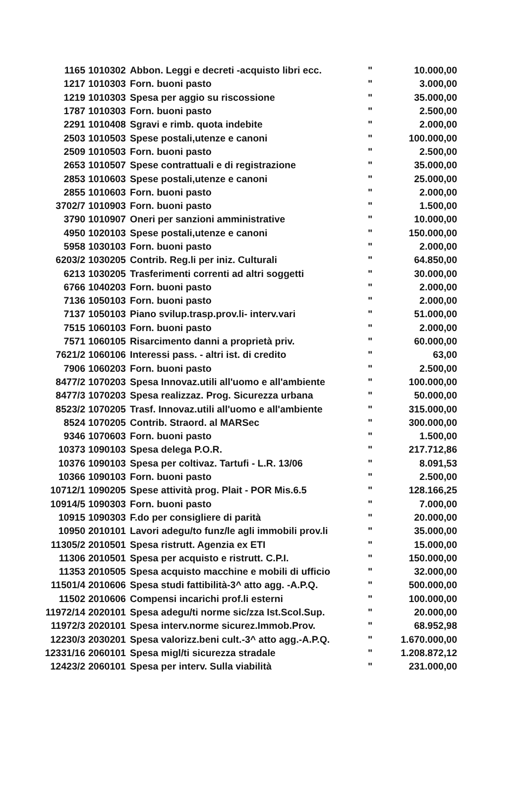| 1165 | 1010302 | Abbon. Leggi e decreti -acquisto libri ecc. | " | 10.000,00 |
| 1217 | 1010303 | Forn. buoni pasto | " | 3.000,00 |
| 1219 | 1010303 | Spesa per aggio su riscossione | " | 35.000,00 |
| 1787 | 1010303 | Forn. buoni pasto | " | 2.500,00 |
| 2291 | 1010408 | Sgravi e rimb. quota indebite | " | 2.000,00 |
| 2503 | 1010503 | Spese postali,utenze e canoni | " | 100.000,00 |
| 2509 | 1010503 | Forn. buoni pasto | " | 2.500,00 |
| 2653 | 1010507 | Spese contrattuali e di registrazione | " | 35.000,00 |
| 2853 | 1010603 | Spese postali,utenze e canoni | " | 25.000,00 |
| 2855 | 1010603 | Forn. buoni pasto | " | 2.000,00 |
| 3702/7 | 1010903 | Forn. buoni pasto | " | 1.500,00 |
| 3790 | 1010907 | Oneri per sanzioni amministrative | " | 10.000,00 |
| 4950 | 1020103 | Spese postali,utenze e canoni | " | 150.000,00 |
| 5958 | 1030103 | Forn. buoni pasto | " | 2.000,00 |
| 6203/2 | 1030205 | Contrib. Reg.li per iniz. Culturali | " | 64.850,00 |
| 6213 | 1030205 | Trasferimenti correnti ad altri soggetti | " | 30.000,00 |
| 6766 | 1040203 | Forn. buoni pasto | " | 2.000,00 |
| 7136 | 1050103 | Forn. buoni pasto | " | 2.000,00 |
| 7137 | 1050103 | Piano svilup.trasp.prov.li- interv.vari | " | 51.000,00 |
| 7515 | 1060103 | Forn. buoni pasto | " | 2.000,00 |
| 7571 | 1060105 | Risarcimento danni a proprietà priv. | " | 60.000,00 |
| 7621/2 | 1060106 | Interessi pass. - altri ist. di credito | " | 63,00 |
| 7906 | 1060203 | Forn. buoni pasto | " | 2.500,00 |
| 8477/2 | 1070203 | Spesa Innovaz.utili all'uomo e all'ambiente | " | 100.000,00 |
| 8477/3 | 1070203 | Spesa realizzaz. Prog. Sicurezza urbana | " | 50.000,00 |
| 8523/2 | 1070205 | Trasf. Innovaz.utili all'uomo e all'ambiente | " | 315.000,00 |
| 8524 | 1070205 | Contrib. Straord. al MARSec | " | 300.000,00 |
| 9346 | 1070603 | Forn. buoni pasto | " | 1.500,00 |
| 10373 | 1090103 | Spesa delega P.O.R. | " | 217.712,86 |
| 10376 | 1090103 | Spesa per coltivaz. Tartufi - L.R. 13/06 | " | 8.091,53 |
| 10366 | 1090103 | Forn. buoni pasto | " | 2.500,00 |
| 10712/1 | 1090205 | Spese attività prog. Plait - POR Mis.6.5 | " | 128.166,25 |
| 10914/5 | 1090303 | Forn. buoni pasto | " | 7.000,00 |
| 10915 | 1090303 | F.do per consigliere di parità | " | 20.000,00 |
| 10950 | 2010101 | Lavori adegu/to funz/le agli immobili prov.li | " | 35.000,00 |
| 11305/2 | 2010501 | Spesa ristrutt. Agenzia ex ETI | " | 15.000,00 |
| 11306 | 2010501 | Spesa per acquisto e ristrutt. C.P.I. | " | 150.000,00 |
| 11353 | 2010505 | Spesa acquisto macchine e mobili di ufficio | " | 32.000,00 |
| 11501/4 | 2010606 | Spesa studi fattibilità-3^ atto agg. -A.P.Q. | " | 500.000,00 |
| 11502 | 2010606 | Compensi incarichi prof.li esterni | " | 100.000,00 |
| 11972/14 | 2020101 | Spesa adegu/ti norme sic/zza Ist.Scol.Sup. | " | 20.000,00 |
| 11972/3 | 2020101 | Spesa interv.norme sicurez.Immob.Prov. | " | 68.952,98 |
| 12230/3 | 2030201 | Spesa valorizz.beni cult.-3^ atto agg.-A.P.Q. | " | 1.670.000,00 |
| 12331/16 | 2060101 | Spesa migl/ti sicurezza stradale | " | 1.208.872,12 |
| 12423/2 | 2060101 | Spesa per interv. Sulla viabilità | " | 231.000,00 |